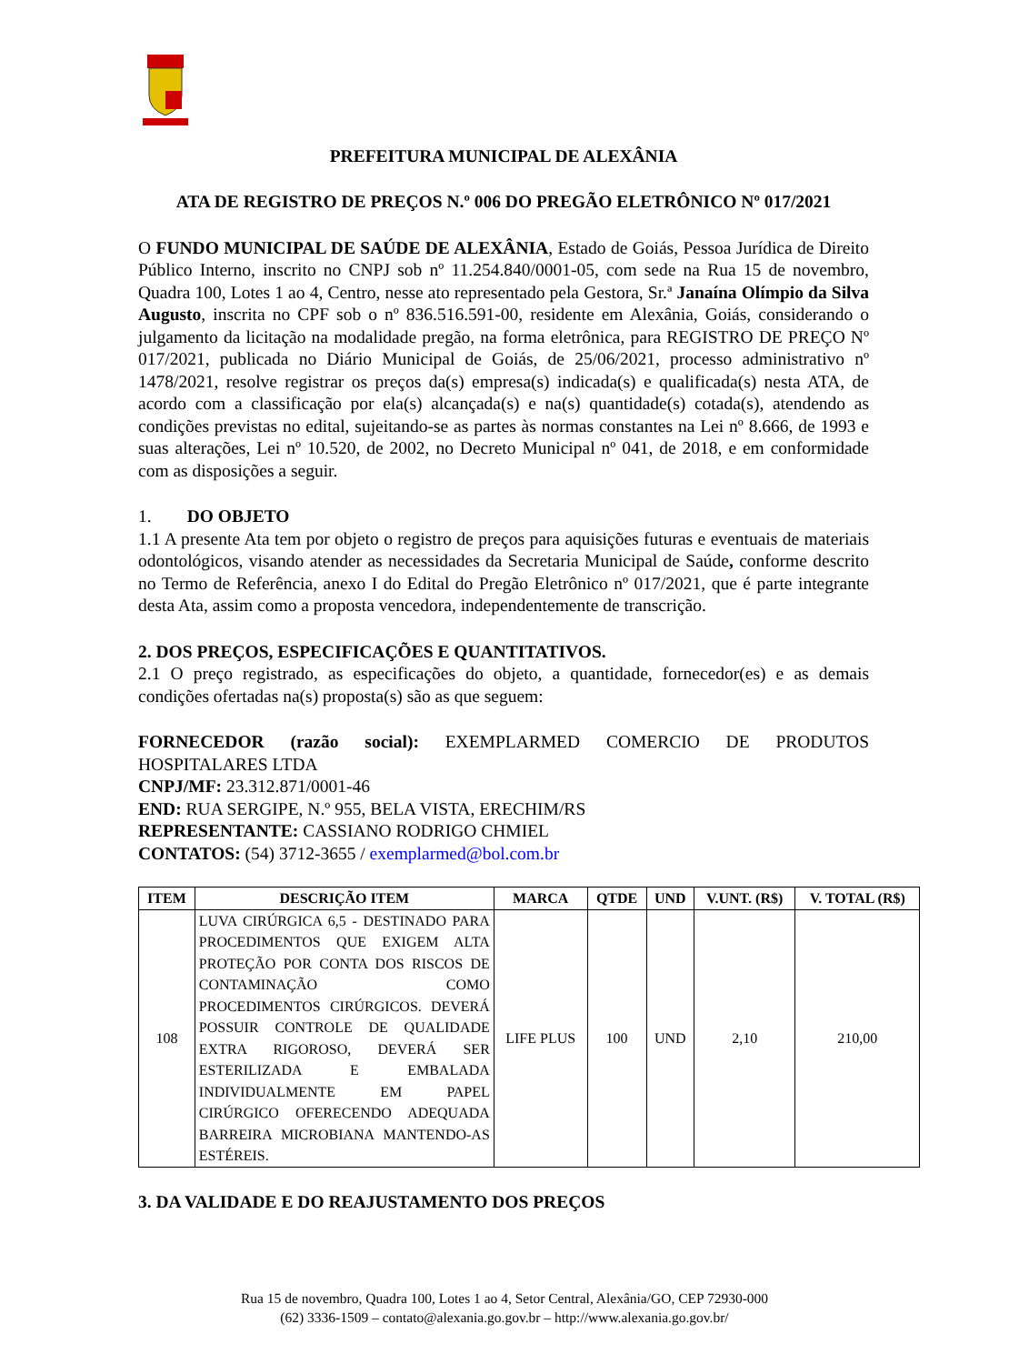PREFEITURA MUNICIPAL DE ALEXÂNIA
ATA DE REGISTRO DE PREÇOS N.º 006 DO PREGÃO ELETRÔNICO Nº 017/2021
O FUNDO MUNICIPAL DE SAÚDE DE ALEXÂNIA, Estado de Goiás, Pessoa Jurídica de Direito Público Interno, inscrito no CNPJ sob nº 11.254.840/0001-05, com sede na Rua 15 de novembro, Quadra 100, Lotes 1 ao 4, Centro, nesse ato representado pela Gestora, Sr.ª Janaína Olímpio da Silva Augusto, inscrita no CPF sob o nº 836.516.591-00, residente em Alexânia, Goiás, considerando o julgamento da licitação na modalidade pregão, na forma eletrônica, para REGISTRO DE PREÇO Nº 017/2021, publicada no Diário Municipal de Goiás, de 25/06/2021, processo administrativo nº 1478/2021, resolve registrar os preços da(s) empresa(s) indicada(s) e qualificada(s) nesta ATA, de acordo com a classificação por ela(s) alcançada(s) e na(s) quantidade(s) cotada(s), atendendo as condições previstas no edital, sujeitando-se as partes às normas constantes na Lei nº 8.666, de 1993 e suas alterações, Lei nº 10.520, de 2002, no Decreto Municipal nº 041, de 2018, e em conformidade com as disposições a seguir.
1. DO OBJETO
1.1 A presente Ata tem por objeto o registro de preços para aquisições futuras e eventuais de materiais odontológicos, visando atender as necessidades da Secretaria Municipal de Saúde, conforme descrito no Termo de Referência, anexo I do Edital do Pregão Eletrônico nº 017/2021, que é parte integrante desta Ata, assim como a proposta vencedora, independentemente de transcrição.
2. DOS PREÇOS, ESPECIFICAÇÕES E QUANTITATIVOS.
2.1 O preço registrado, as especificações do objeto, a quantidade, fornecedor(es) e as demais condições ofertadas na(s) proposta(s) são as que seguem:
FORNECEDOR (razão social): EXEMPLARMED COMERCIO DE PRODUTOS HOSPITALARES LTDA
CNPJ/MF: 23.312.871/0001-46
END: RUA SERGIPE, N.º 955, BELA VISTA, ERECHIM/RS
REPRESENTANTE: CASSIANO RODRIGO CHMIEL
CONTATOS: (54) 3712-3655 / exemplarmed@bol.com.br
| ITEM | DESCRIÇÃO ITEM | MARCA | QTDE | UND | V.UNT. (R$) | V. TOTAL (R$) |
| --- | --- | --- | --- | --- | --- | --- |
| 108 | LUVA CIRÚRGICA 6,5 - DESTINADO PARA PROCEDIMENTOS QUE EXIGEM ALTA PROTEÇÃO POR CONTA DOS RISCOS DE CONTAMINAÇÃO COMO PROCEDIMENTOS CIRÚRGICOS. DEVERÁ POSSUIR CONTROLE DE QUALIDADE EXTRA RIGOROSO, DEVERÁ SER ESTERILIZADA E EMBALADA INDIVIDUALMENTE EM PAPEL CIRÚRGICO OFERECENDO ADEQUADA BARREIRA MICROBIANA MANTENDO-AS ESTÉREIS. | LIFE PLUS | 100 | UND | 2,10 | 210,00 |
3. DA VALIDADE E DO REAJUSTAMENTO DOS PREÇOS
Rua 15 de novembro, Quadra 100, Lotes 1 ao 4, Setor Central, Alexânia/GO, CEP 72930-000
(62) 3336-1509 – contato@alexania.go.gov.br – http://www.alexania.go.gov.br/